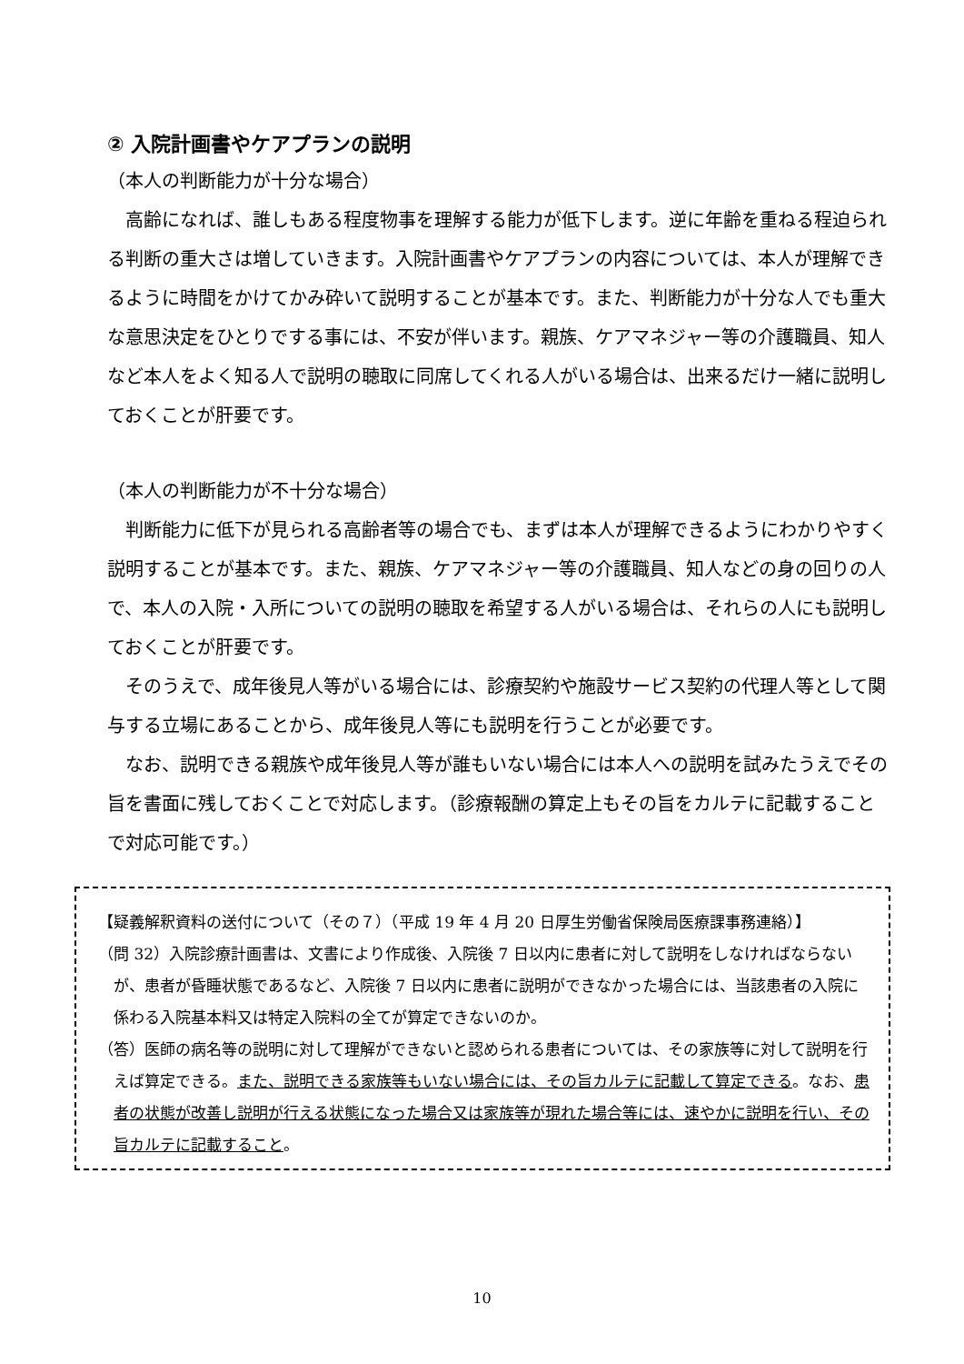② 入院計画書やケアプランの説明
（本人の判断能力が十分な場合）
高齢になれば、誰しもある程度物事を理解する能力が低下します。逆に年齢を重ねる程迫られる判断の重大さは増していきます。入院計画書やケアプランの内容については、本人が理解できるように時間をかけてかみ砕いて説明することが基本です。また、判断能力が十分な人でも重大な意思決定をひとりでする事には、不安が伴います。親族、ケアマネジャー等の介護職員、知人など本人をよく知る人で説明の聴取に同席してくれる人がいる場合は、出来るだけ一緒に説明しておくことが肝要です。
（本人の判断能力が不十分な場合）
判断能力に低下が見られる高齢者等の場合でも、まずは本人が理解できるようにわかりやすく説明することが基本です。また、親族、ケアマネジャー等の介護職員、知人などの身の回りの人で、本人の入院・入所についての説明の聴取を希望する人がいる場合は、それらの人にも説明しておくことが肝要です。
そのうえで、成年後見人等がいる場合には、診療契約や施設サービス契約の代理人等として関与する立場にあることから、成年後見人等にも説明を行うことが必要です。
なお、説明できる親族や成年後見人等が誰もいない場合には本人への説明を試みたうえでその旨を書面に残しておくことで対応します。（診療報酬の算定上もその旨をカルテに記載することで対応可能です。）
【疑義解釈資料の送付について（その７）（平成 19 年 4 月 20 日厚生労働省保険局医療課事務連絡）】
（問 32）入院診療計画書は、文書により作成後、入院後 7 日以内に患者に対して説明をしなければならないが、患者が昏睡状態であるなど、入院後 7 日以内に患者に説明ができなかった場合には、当該患者の入院に係わる入院基本料又は特定入院料の全てが算定できないのか。
（答）医師の病名等の説明に対して理解ができないと認められる患者については、その家族等に対して説明を行えば算定できる。また、説明できる家族等もいない場合には、その旨カルテに記載して算定できる。なお、患者の状態が改善し説明が行える状態になった場合又は家族等が現れた場合等には、速やかに説明を行い、その旨カルテに記載すること。
10